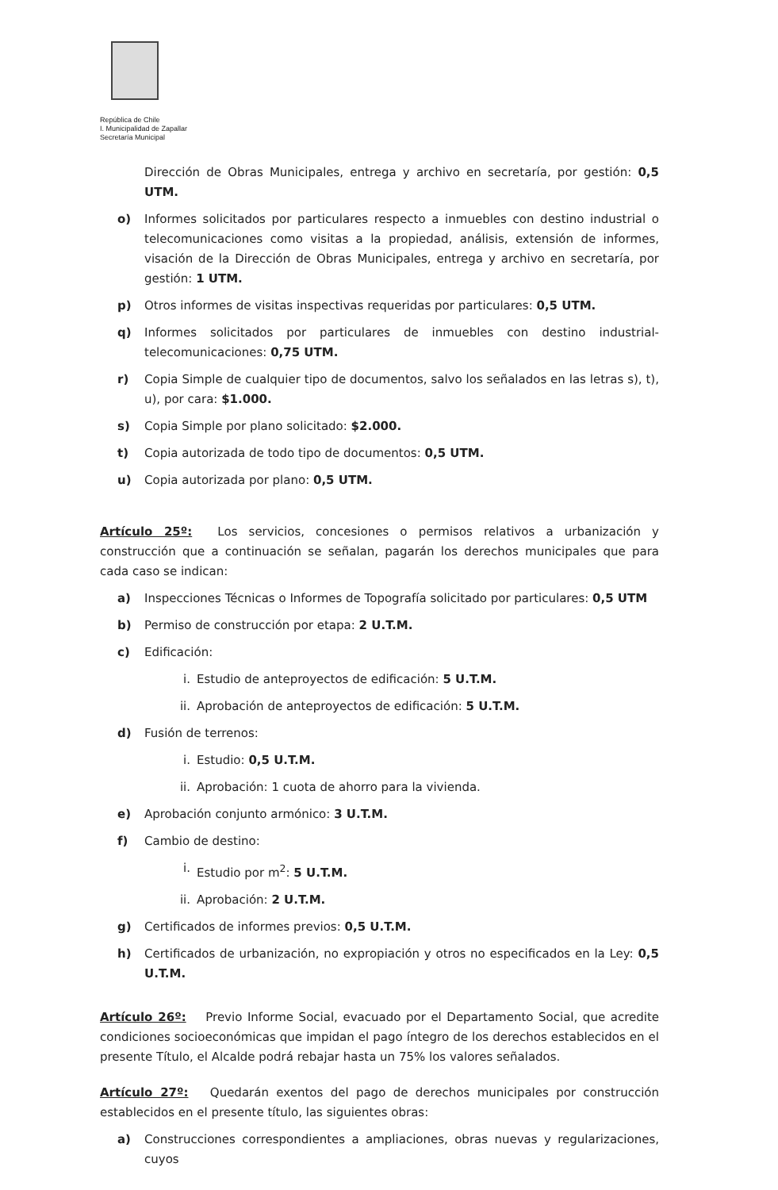República de Chile
I. Municipalidad de Zapallar
Secretaría Municipal
Dirección de Obras Municipales, entrega y archivo en secretaría, por gestión: 0,5 UTM.
o) Informes solicitados por particulares respecto a inmuebles con destino industrial o telecomunicaciones como visitas a la propiedad, análisis, extensión de informes, visación de la Dirección de Obras Municipales, entrega y archivo en secretaría, por gestión: 1 UTM.
p) Otros informes de visitas inspectivas requeridas por particulares: 0,5 UTM.
q) Informes solicitados por particulares de inmuebles con destino industrial-telecomunicaciones: 0,75 UTM.
r) Copia Simple de cualquier tipo de documentos, salvo los señalados en las letras s), t), u), por cara: $1.000.
s) Copia Simple por plano solicitado: $2.000.
t) Copia autorizada de todo tipo de documentos: 0,5 UTM.
u) Copia autorizada por plano: 0,5 UTM.
Artículo 25º: Los servicios, concesiones o permisos relativos a urbanización y construcción que a continuación se señalan, pagarán los derechos municipales que para cada caso se indican:
a) Inspecciones Técnicas o Informes de Topografía solicitado por particulares: 0,5 UTM
b) Permiso de construcción por etapa: 2 U.T.M.
c) Edificación:
i. Estudio de anteproyectos de edificación: 5 U.T.M.
ii. Aprobación de anteproyectos de edificación: 5 U.T.M.
d) Fusión de terrenos:
i. Estudio: 0,5 U.T.M.
ii. Aprobación: 1 cuota de ahorro para la vivienda.
e) Aprobación conjunto armónico: 3 U.T.M.
f) Cambio de destino:
i. Estudio por m<sup>2</sup>: 5 U.T.M.
ii. Aprobación: 2 U.T.M.
g) Certificados de informes previos: 0,5 U.T.M.
h) Certificados de urbanización, no expropiación y otros no especificados en la Ley: 0,5 U.T.M.
Artículo 26º: Previo Informe Social, evacuado por el Departamento Social, que acredite condiciones socioeconómicas que impidan el pago íntegro de los derechos establecidos en el presente Título, el Alcalde podrá rebajar hasta un 75% los valores señalados.
Artículo 27º: Quedarán exentos del pago de derechos municipales por construcción establecidos en el presente título, las siguientes obras:
a) Construcciones correspondientes a ampliaciones, obras nuevas y regularizaciones, cuyos